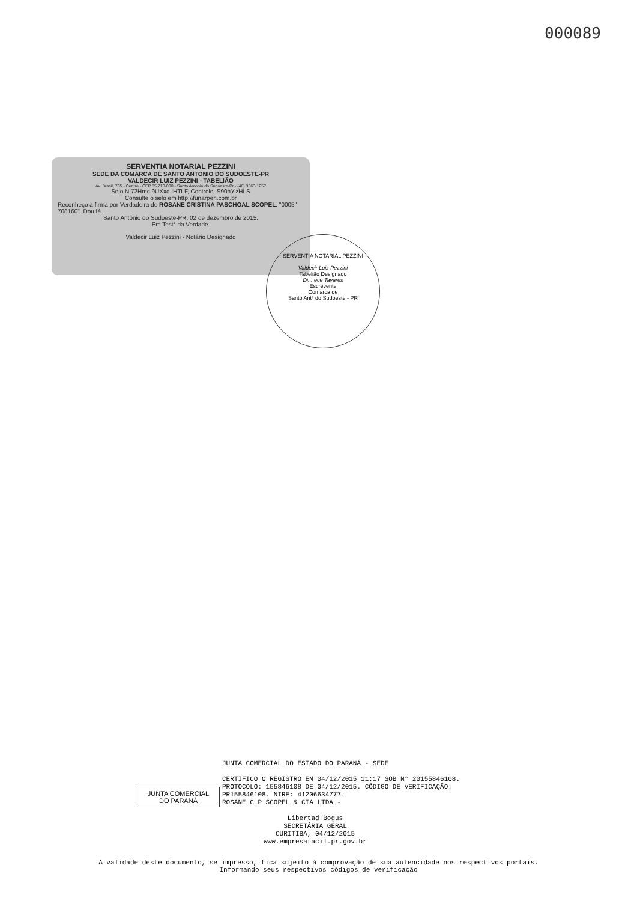000089
SERVENTIA NOTARIAL PEZZINI
SEDE DA COMARCA DE SANTO ANTONIO DO SUDOESTE-PR
VALDECIR LUIZ PEZZINI - TABELIÃO
Av. Brasil, 735 - Centro - CEP 85.710-000 - Santo Antonio do Sudoeste-Pr - (46) 3563-1257
Selo N 72Hmc.9UXxd.IHTLF, Controle: S90hY.zHLS
Consulte o selo em http:\\funarpen.com.br
Reconheço a firma por Verdadeira de ROSANE CRISTINA PASCHOAL SCOPEL. "0005" 708160". Dou fé.
Santo Antônio do Sudoeste-PR, 02 de dezembro de 2015.
Em Test° da Verdade.
Valdecir Luiz Pezzini - Notário Designado
SERVENTIA NOTARIAL PEZZINI
Valdecir Luiz Pezzini
Tabelião Designado
Di... ece Tavares
Escrevente
Comarca de
Santo Antº do Sudoeste - PR
JUNTA COMERCIAL
DO PARANÁ
JUNTA COMERCIAL DO ESTADO DO PARANÁ - SEDE
CERTIFICO O REGISTRO EM 04/12/2015 11:17 SOB N° 20155846108.
PROTOCOLO: 155846108 DE 04/12/2015. CÓDIGO DE VERIFICAÇÃO:
PR155846108. NIRE: 41206634777.
ROSANE C P SCOPEL & CIA LTDA -
Libertad Bogus
SECRETÁRIA GERAL
CURITIBA, 04/12/2015
www.empresafacil.pr.gov.br
A validade deste documento, se impresso, fica sujeito à comprovação de sua autencidade nos respectivos portais.
Informando seus respectivos códigos de verificação